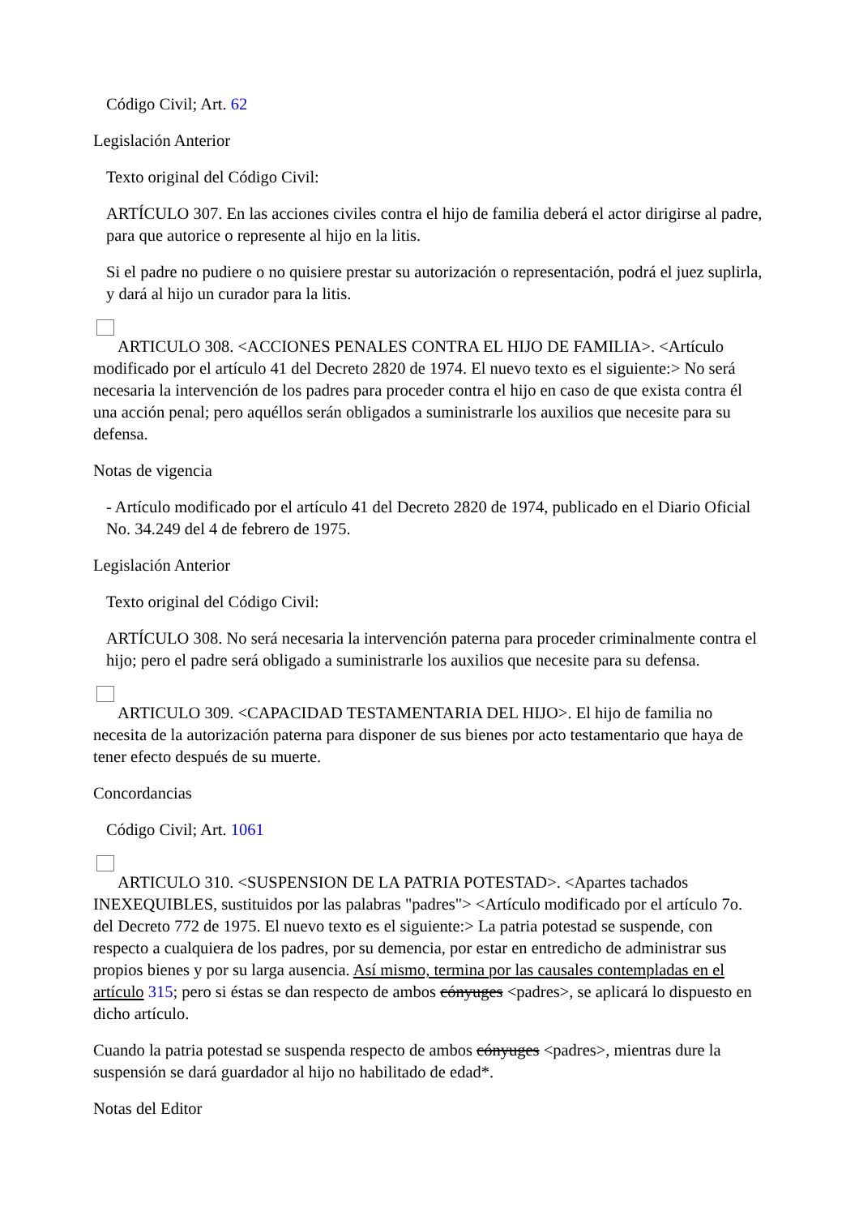Código Civil; Art. 62
Legislación Anterior
Texto original del Código Civil:
ARTÍCULO 307. En las acciones civiles contra el hijo de familia deberá el actor dirigirse al padre, para que autorice o represente al hijo en la litis.
Si el padre no pudiere o no quisiere prestar su autorización o representación, podrá el juez suplirla, y dará al hijo un curador para la litis.
ARTICULO 308. <ACCIONES PENALES CONTRA EL HIJO DE FAMILIA>. <Artículo modificado por el artículo 41 del Decreto 2820 de 1974. El nuevo texto es el siguiente:> No será necesaria la intervención de los padres para proceder contra el hijo en caso de que exista contra él una acción penal; pero aquéllos serán obligados a suministrarle los auxilios que necesite para su defensa.
Notas de vigencia
- Artículo modificado por el artículo 41 del Decreto 2820 de 1974, publicado en el Diario Oficial No. 34.249 del 4 de febrero de 1975.
Legislación Anterior
Texto original del Código Civil:
ARTÍCULO 308. No será necesaria la intervención paterna para proceder criminalmente contra el hijo; pero el padre será obligado a suministrarle los auxilios que necesite para su defensa.
ARTICULO 309. <CAPACIDAD TESTAMENTARIA DEL HIJO>. El hijo de familia no necesita de la autorización paterna para disponer de sus bienes por acto testamentario que haya de tener efecto después de su muerte.
Concordancias
Código Civil; Art. 1061
ARTICULO 310. <SUSPENSION DE LA PATRIA POTESTAD>. <Apartes tachados INEXEQUIBLES, sustituidos por las palabras "padres"> <Artículo modificado por el artículo 7o. del Decreto 772 de 1975. El nuevo texto es el siguiente:> La patria potestad se suspende, con respecto a cualquiera de los padres, por su demencia, por estar en entredicho de administrar sus propios bienes y por su larga ausencia. Así mismo, termina por las causales contempladas en el artículo 315; pero si éstas se dan respecto de ambos cónyuges <padres>, se aplicará lo dispuesto en dicho artículo.
Cuando la patria potestad se suspenda respecto de ambos cónyuges <padres>, mientras dure la suspensión se dará guardador al hijo no habilitado de edad*.
Notas del Editor